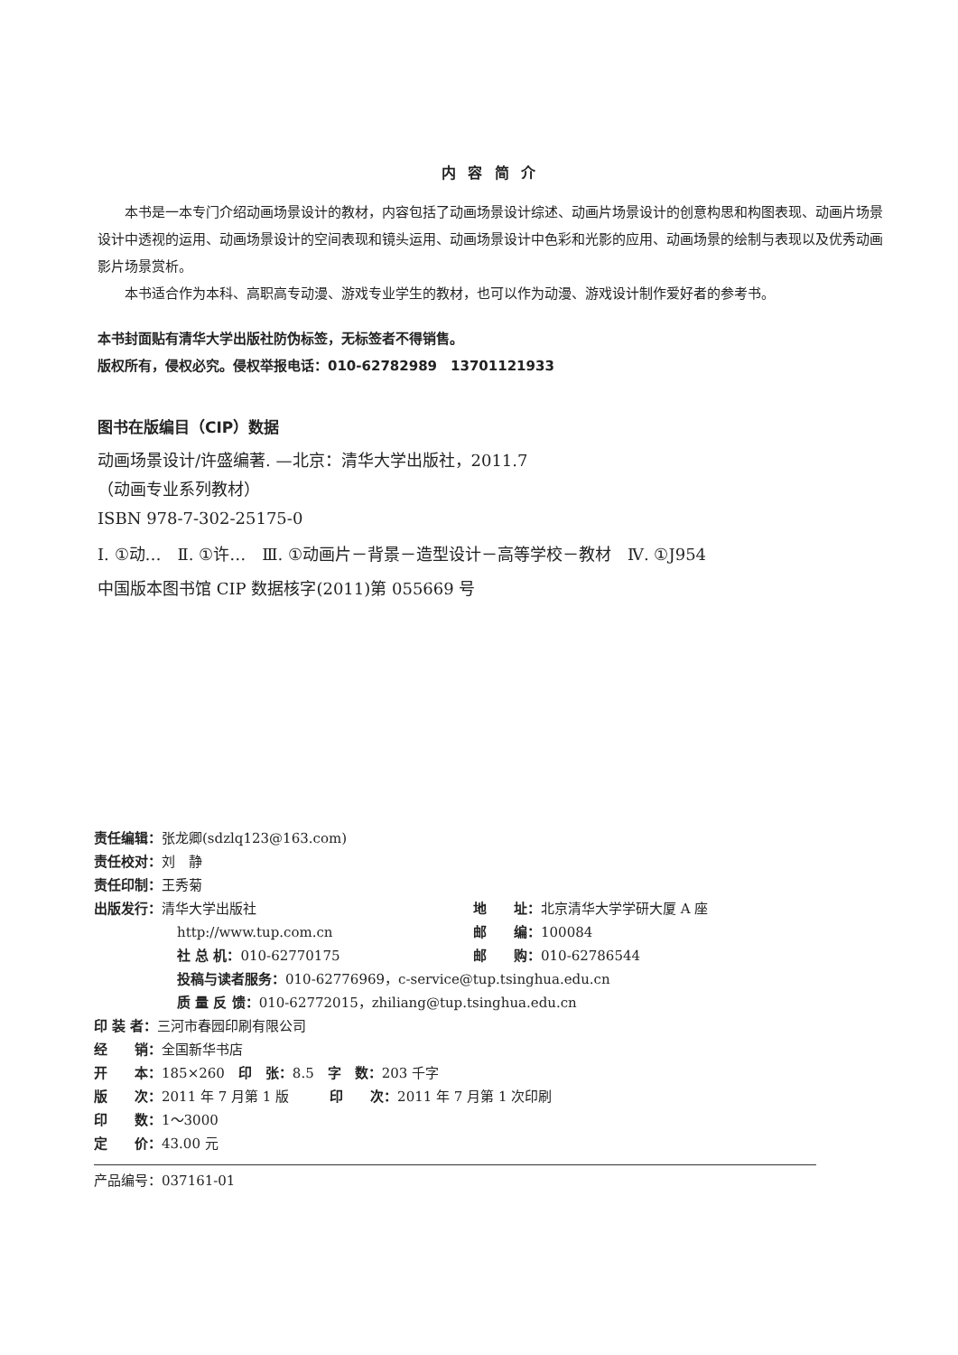内 容 简 介
本书是一本专门介绍动画场景设计的教材，内容包括了动画场景设计综述、动画片场景设计的创意构思和构图表现、动画片场景设计中透视的运用、动画场景设计的空间表现和镜头运用、动画场景设计中色彩和光影的应用、动画场景的绘制与表现以及优秀动画影片场景赏析。
本书适合作为本科、高职高专动漫、游戏专业学生的教材，也可以作为动漫、游戏设计制作爱好者的参考书。
本书封面贴有清华大学出版社防伪标签，无标签者不得销售。
版权所有，侵权必究。侵权举报电话：010-62782989　13701121933
图书在版编目（CIP）数据
动画场景设计/许盛编著. —北京：清华大学出版社，2011.7
（动画专业系列教材）
ISBN 978-7-302-25175-0
Ⅰ. ①动…　Ⅱ. ①许…　Ⅲ. ①动画片－背景－造型设计－高等学校－教材　Ⅳ. ①J954
中国版本图书馆 CIP 数据核字(2011)第 055669 号
责任编辑：张龙卿(sdzlq123@163.com)
责任校对：刘　静
责任印制：王秀菊
出版发行：清华大学出版社 地　　址：北京清华大学学研大厦 A 座
http://www.tup.com.cn 邮　　编：100084
社 总 机：010-62770175 邮　　购：010-62786544
投稿与读者服务：010-62776969，c-service@tup.tsinghua.edu.cn
质 量 反 馈：010-62772015，zhiliang@tup.tsinghua.edu.cn
印 装 者：三河市春园印刷有限公司
经　　销：全国新华书店
开　　本：185×260　印　张：8.5　字　数：203 千字
版　　次：2011 年 7 月第 1 版　　　印　　次：2011 年 7 月第 1 次印刷
印　　数：1～3000
定　　价：43.00 元
产品编号：037161-01